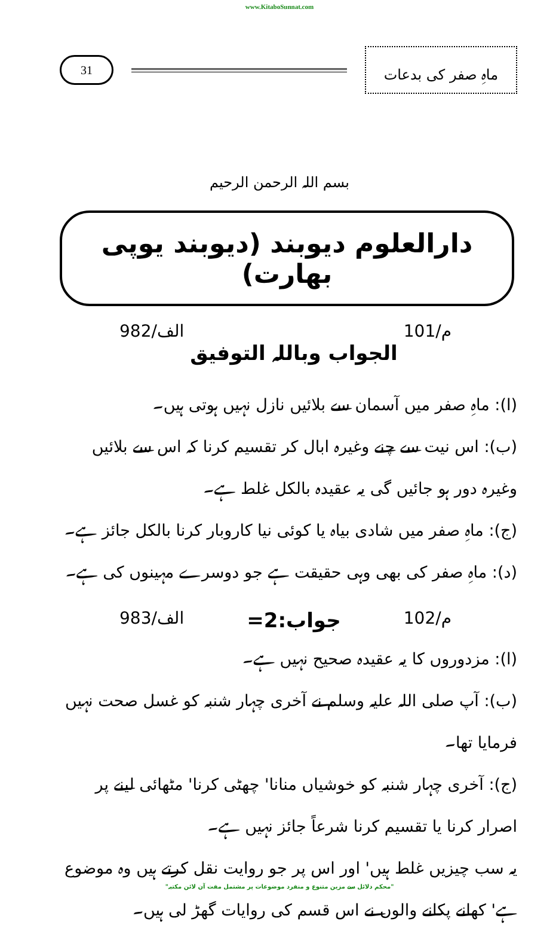www.KitaboSunnat.com
31
ماہِ صفر کی بدعات
بسم اللہ الرحمن الرحیم
دارالعلوم دیوبند (دیوبند یوپی بھارت)
م/101 الجواب وباللہ التوفیق الف/982
(ا): ماہِ صفر میں آسمان سے بلائیں نازل نہیں ہوتی ہیں۔
(ب): اس نیت سے چنے وغیرہ ابال کر تقسیم کرنا کہ اس سے بلائیں وغیرہ دور ہو جائیں گی یہ عقیدہ بالکل غلط ہے۔
(ج): ماہِ صفر میں شادی بیاہ یا کوئی نیا کاروبار کرنا بالکل جائز ہے۔
(د): ماہِ صفر کی بھی وہی حقیقت ہے جو دوسرے مہینوں کی ہے۔
م/102 جواب:2= الف/983
(ا): مزدوروں کا یہ عقیدہ صحیح نہیں ہے۔
(ب): آپ صلی اللہ علیہ وسلم نے آخری چہار شنبہ کو غسل صحت نہیں فرمایا تھا۔
(ج): آخری چہار شنبہ کو خوشیاں منانا' چھٹی کرنا' مٹھائی لینے پر اصرار کرنا یا تقسیم کرنا شرعاً جائز نہیں ہے۔
یہ سب چیزیں غلط ہیں' اور اس پر جو روایت نقل کرتے ہیں وہ موضوع ہے' کھانے پکانے والوں نے اس قسم کی روایات گھڑ لی ہیں۔
"محکم دلائل سے مزین متنوع و منفرد موضوعات پر مشتمل مفت آن لائن مکتبہ"